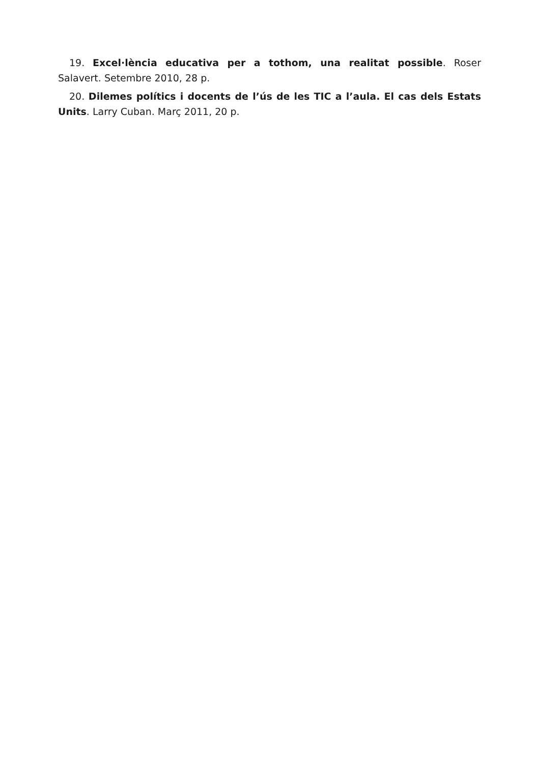19. Excel·lència educativa per a tothom, una realitat possible. Roser Salavert. Setembre 2010, 28 p.
20. Dilemes polítics i docents de l’ús de les TIC a l’aula. El cas dels Estats Units. Larry Cuban. Març 2011, 20 p.